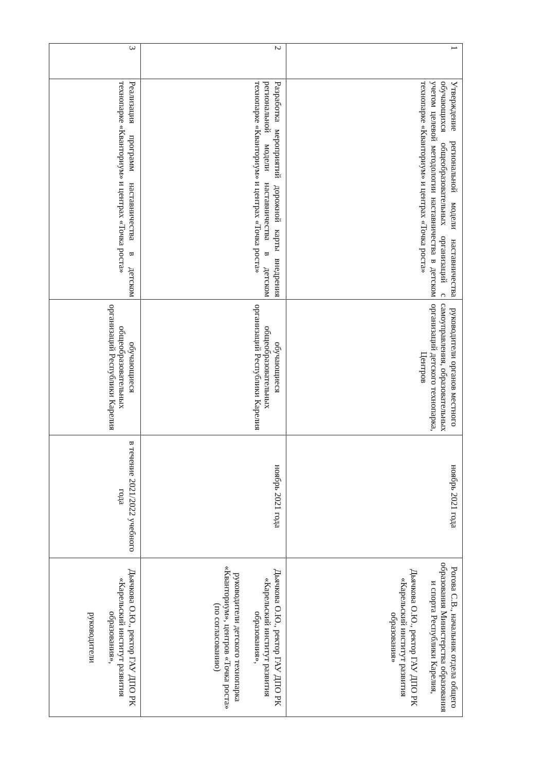| 1 | Утверждение региональной модели наставничества обучающихся общеобразовательных организаций с учетом целевой методологии наставничества в детском технопарке «Кванториум» и центрах «Точка роста» | руководители органов местного самоуправления, образовательных организаций детского технопарка, Центров | ноябрь 2021 года | Рогова С.В., начальник отдела общего образования Министерства образования и спорта Республики Карелия, Дьячкова О.Ю., ректор ГАУ ДПО РК «Карельский институт развития образования» |
| 2 | Разработка мероприятий дорожной карты внедрения региональной модели наставничества в детском технопарке «Кванториум» и центрах «Точка роста» | обучающиеся общеобразовательных организаций Республики Карелия | ноябрь 2021 года | Дьячкова О.Ю., ректор ГАУ ДПО РК «Карельский институт развития образования», руководители детского технопарка «Кванториум», центров «Точка роста» (по согласованию) |
| 3 | Реализация программ наставничества в детском технопарке «Кванториум» и центрах «Точка роста» | обучающиеся общеобразовательных организаций Республики Карелия | в течение 2021/2022 учебного года | Дьячкова О.Ю., ректор ГАУ ДПО РК «Карельский институт развития образования», руководители |